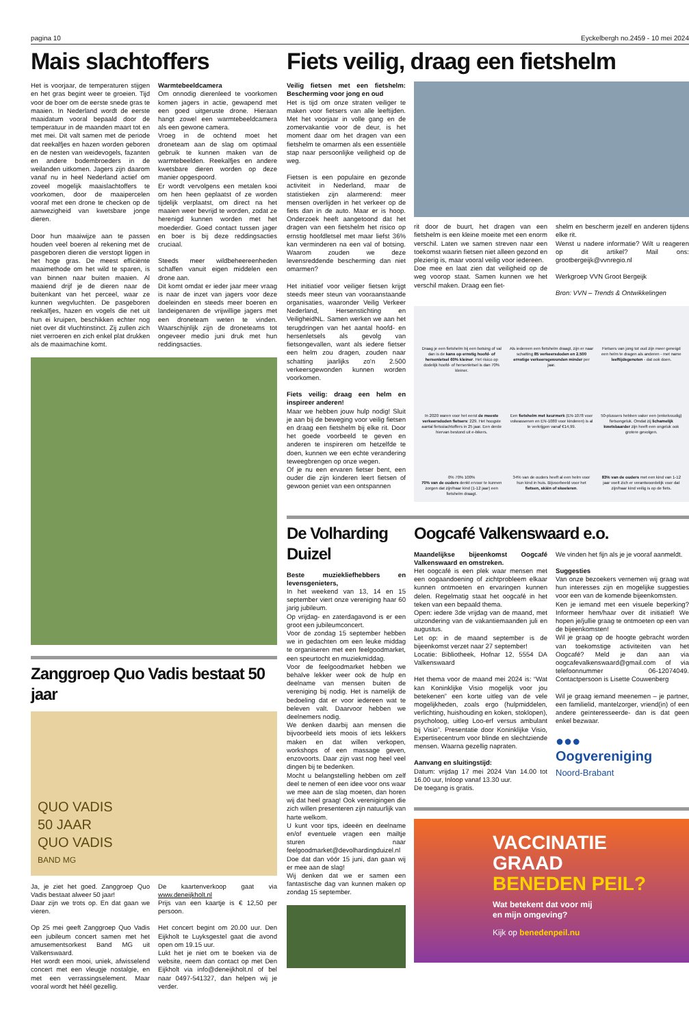pagina 10 Eyckelbergh no.2459 - 10 mei 2024
Mais slachtoffers
Het is voorjaar, de temperaturen stijgen en het gras begint weer te groeien. Tijd voor de boer om de eerste snede gras te maaien. In Nederland wordt de eerste maaidatum vooral bepaald door de temperatuur in de maanden maart tot en met mei. Dit valt samen met de periode dat reekalfjes en hazen worden geboren en de nesten van weidevogels, fazanten en andere bodembroeders in de weilanden uitkomen. Jagers zijn daarom vanaf nu in heel Nederland actief om zoveel mogelijk maaislachtoffers te voorkomen, door de maaipercelen vooraf met een drone te checken op de aanwezigheid van kwetsbare jonge dieren.
Door hun maaiwijze aan te passen houden veel boeren al rekening met de pasgeboren dieren die verstopt liggen in het hoge gras. De meest efficiënte maaimethode om het wild te sparen, is van binnen naar buiten maaien. Al maaiend drijf je de dieren naar de buitenkant van het perceel, waar ze kunnen wegvluchten. De pasgeboren reekalfjes, hazen en vogels die net uit hun ei kruipen, beschikken echter nog niet over dit vluchtinstinct. Zij zullen zich niet verroeren en zich enkel plat drukken als de maaimachine komt.
Warmtebeeldcamera
Om onnodig dierenleed te voorkomen komen jagers in actie, gewapend met een goed uitgeruste drone. Hieraan hangt zowel een warmtebeeldcamera als een gewone camera.
Vroeg in de ochtend moet het droneteam aan de slag om optimaal gebruik te kunnen maken van de warmtebeelden. Reekalfjes en andere kwetsbare dieren worden op deze manier opgespoord.
Er wordt vervolgens een metalen kooi om hen heen geplaatst of ze worden tijdelijk verplaatst, om direct na het maaien weer bevrijd te worden, zodat ze herenigd kunnen worden met het moederdier. Goed contact tussen jager en boer is bij deze reddingsacties cruciaal.
Steeds meer wildbeheereenheden schaffen vanuit eigen middelen een drone aan.
Dit komt omdat er ieder jaar meer vraag is naar de inzet van jagers voor deze doeleinden en steeds meer boeren en landeigenaren de vrijwillige jagers met een droneteam weten te vinden. Waarschijnlijk zijn de droneteams tot ongeveer medio juni druk met hun reddingsacties.
Zanggroep Quo Vadis bestaat 50 jaar
QUO VADIS
50 JAAR
QUO VADIS
BAND MG
Ja, je ziet het goed. Zanggroep Quo Vadis bestaat alweer 50 jaar!
Daar zijn we trots op. En dat gaan we vieren.
Op 25 mei geeft Zanggroep Quo Vadis een jubileum concert samen met het amusementsorkest Band MG uit Valkenswaard.
Het wordt een mooi, uniek, afwisselend concert met een vleugje nostalgie, en met een verrassingselement. Maar vooral wordt het héél gezellig.
De kaartenverkoop gaat via www.deneijkholt.nl
Prijs van een kaartje is € 12,50 per persoon.
Het concert begint om 20.00 uur. Den Eijkholt te Luyksgestel gaat die avond open om 19.15 uur.
Lukt het je niet om te boeken via de website, neem dan contact op met Den Eijkholt via info@deneijkholt.nl of bel naar 0497-541327, dan helpen wij je verder.
Fiets veilig, draag een fietshelm
Veilig fietsen met een fietshelm: Bescherming voor jong en oud
Het is tijd om onze straten veiliger te maken voor fietsers van alle leeftijden. Met het voorjaar in volle gang en de zomervakantie voor de deur, is het moment daar om het dragen van een fietshelm te omarmen als een essentiële stap naar persoonlijke veiligheid op de weg.
Fietsen is een populaire en gezonde activiteit in Nederland, maar de statistieken zijn alarmerend: meer mensen overlijden in het verkeer op de fiets dan in de auto. Maar er is hoop. Onderzoek heeft aangetoond dat het dragen van een fietshelm het risico op ernstig hoofdletsel met maar liefst 36% kan verminderen na een val of botsing. Waarom zouden we deze levensreddende bescherming dan niet omarmen?
Het initiatief voor veiliger fietsen krijgt steeds meer steun van vooraanstaande organisaties, waaronder Veilig Verkeer Nederland, Hersenstichting en VeiligheidNL. Samen werken we aan het terugdringen van het aantal hoofd- en hersenletsels als gevolg van fietsongevallen, want als iedere fietser een helm zou dragen, zouden naar schatting jaarlijks zo'n 2.500 verkeersgewonden kunnen worden voorkomen.
Fiets veilig: draag een helm en inspireer anderen!
Maar we hebben jouw hulp nodig! Sluit je aan bij de beweging voor veilig fietsen en draag een fietshelm bij elke rit. Door het goede voorbeeld te geven en anderen te inspireren om hetzelfde te doen, kunnen we een echte verandering teweegbrengen op onze wegen.
Of je nu een ervaren fietser bent, een ouder die zijn kinderen leert fietsen of gewoon geniet van een ontspannen
rit door de buurt, het dragen van een fietshelm is een kleine moeite met een enorm verschil. Laten we samen streven naar een toekomst waarin fietsen niet alleen gezond en plezierig is, maar vooral veilig voor iedereen.
Doe mee en laat zien dat veiligheid op de weg voorop staat. Samen kunnen we het verschil maken. Draag een fiet-
shelm en bescherm jezelf en anderen tijdens elke rit.
Wenst u nadere informatie? Wilt u reageren op dit artikel? Mail ons: grootbergeijk@vvnregio.nl
Werkgroep VVN Groot Bergeijk
Bron: VVN – Trends & Ontwikkelingen
Draag je een fietshelm bij een botsing of val dan is de kans op ernstig hoofd- of hersenletsel 60% kleiner. Het risico op dodelijk hoofd- of hersenletsel is dan 70% kleiner.
Als iedereen een fietshelm draagt, zijn er naar schatting 85 verkeersdoden en 2.500 ernstige verkeersgewonden minder per jaar.
Fietsers van jong tot oud zijn meer geneigd een helm te dragen als anderen - met name leeftijdsgenoten - dat ook doen.
In 2020 waren voor het eerst de meeste verkeersdoden fietsers: 229. Het hoogste aantal fietsslachtoffers in 25 jaar. Een derde hiervan bestond uit e-bikers.
Een fietshelm met keurmerk (EN-1078 voor volwassenen en EN-1080 voor kinderen) is al te verkrijgen vanaf €14,99.
50-plussers hebben vaker een (enkelvoudig) fietsongeluk. Omdat zij lichamelijk kwetsbaarder zijn heeft een ongeluk ook grotere gevolgen.
0% 70% 100%
70% van de ouders denkt ervoor te kunnen zorgen dat zijn/haar kind (1-12 jaar) een fietshelm draagt.
34% van de ouders heeft al een helm voor hun kind in huis. Bijvoorbeeld voor het fietsen, skiën of skeeleren.
83% van de ouders met een kind van 1-12 jaar voelt zich er verantwoordelijk voor dat zijn/haar kind veilig is op de fiets.
De Volharding Duizel
Beste muziekliefhebbers en levensgenieters,
In het weekend van 13, 14 en 15 september viert onze vereniging haar 60 jarig jubileum.
Op vrijdag- en zaterdagavond is er een groot een jubileumconcert.
Voor de zondag 15 september hebben we in gedachten om een leuke middag te organiseren met een feelgoodmarket, een speurtocht en muziekmiddag.
Voor de feelgoodmarket hebben we behalve lekker weer ook de hulp en deelname van mensen buiten de vereniging bij nodig. Het is namelijk de bedoeling dat er voor iedereen wat te beleven valt. Daarvoor hebben we deelnemers nodig.
We denken daarbij aan mensen die bijvoorbeeld iets moois of iets lekkers maken en dat willen verkopen, workshops of een massage geven, enzovoorts. Daar zijn vast nog heel veel dingen bij te bedenken.
Mocht u belangstelling hebben om zelf deel te nemen of een idee voor ons waar we mee aan de slag moeten, dan horen wij dat heel graag! Ook verenigingen die zich willen presenteren zijn natuurlijk van harte welkom.
U kunt voor tips, ideeën en deelname en/of eventuele vragen een mailtje sturen naar feelgoodmarket@devolhardingduizel.nl
Doe dat dan vóór 15 juni, dan gaan wij er mee aan de slag!
Wij denken dat we er samen een fantastische dag van kunnen maken op zondag 15 september.
Oogcafé Valkenswaard e.o.
Maandelijkse bijeenkomst Oogcafé Valkenswaard en omstreken.
Het oogcafé is een plek waar mensen met een oogaandoening of zichtprobleem elkaar kunnen ontmoeten en ervaringen kunnen delen. Regelmatig staat het oogcafé in het teken van een bepaald thema.
Open: iedere 3de vrijdag van de maand, met uitzondering van de vakantiemaanden juli en augustus.
Let op: in de maand september is de bijeenkomst verzet naar 27 september!
Locatie: Bibliotheek, Hofnar 12, 5554 DA Valkenswaard
Het thema voor de maand mei 2024 is: “Wat kan Koninklijke Visio mogelijk voor jou betekenen” een korte uitleg van de vele mogelijkheden, zoals ergo (hulpmiddelen, verlichting, huishouding en koken, stoklopen), psycholoog, uitleg Loo-erf versus ambulant bij Visio”. Presentatie door Koninklijke Visio, Expertisecentrum voor blinde en slechtziende mensen. Waarna gezellig napraten.
Aanvang en sluitingstijd:
Datum: vrijdag 17 mei 2024 Van 14.00 tot 16.00 uur, Inloop vanaf 13.30 uur.
De toegang is gratis.
We vinden het fijn als je je vooraf aanmeldt.
Suggesties
Van onze bezoekers vernemen wij graag wat hun interesses zijn en mogelijke suggesties voor een van de komende bijeenkomsten.
Ken je iemand met een visuele beperking? Informeer hem/haar over dit initiatief! We hopen je/jullie graag te ontmoeten op een van de bijeenkomsten!
Wil je graag op de hoogte gebracht worden van toekomstige activiteiten van het Oogcafé? Meld je dan aan via oogcafevalkenswaard@gmail.com of via telefoonnummer 06-12074049. Contactpersoon is Lisette Couwenberg
Wil je graag iemand meenemen – je partner, een familielid, mantelzorger, vriend(in) of een andere geïnteresseerde- dan is dat geen enkel bezwaar.
●●●
Oogvereniging
Noord-Brabant
VACCINATIE
GRAAD
BENEDEN PEIL?
Wat betekent dat voor mij
en mijn omgeving?
Kijk op benedenpeil.nu